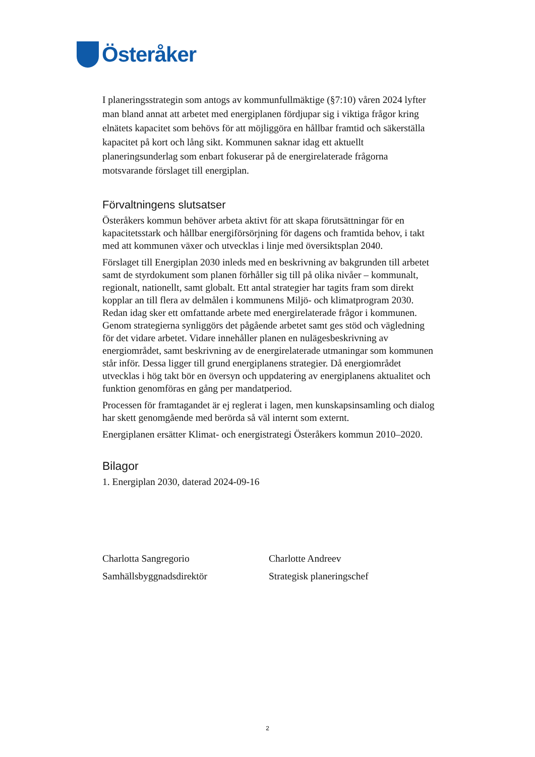Österåker
I planeringsstrategin som antogs av kommunfullmäktige (§7:10) våren 2024 lyfter man bland annat att arbetet med energiplanen fördjupar sig i viktiga frågor kring elnätets kapacitet som behövs för att möjliggöra en hållbar framtid och säkerställa kapacitet på kort och lång sikt. Kommunen saknar idag ett aktuellt planeringsunderlag som enbart fokuserar på de energirelaterade frågorna motsvarande förslaget till energiplan.
Förvaltningens slutsatser
Österåkers kommun behöver arbeta aktivt för att skapa förutsättningar för en kapacitetsstark och hållbar energiförsörjning för dagens och framtida behov, i takt med att kommunen växer och utvecklas i linje med översiktsplan 2040.
Förslaget till Energiplan 2030 inleds med en beskrivning av bakgrunden till arbetet samt de styrdokument som planen förhåller sig till på olika nivåer – kommunalt, regionalt, nationellt, samt globalt. Ett antal strategier har tagits fram som direkt kopplar an till flera av delmålen i kommunens Miljö- och klimatprogram 2030. Redan idag sker ett omfattande arbete med energirelaterade frågor i kommunen. Genom strategierna synliggörs det pågående arbetet samt ges stöd och vägledning för det vidare arbetet. Vidare innehåller planen en nulägesbeskrivning av energiområdet, samt beskrivning av de energirelaterade utmaningar som kommunen står inför. Dessa ligger till grund energiplanens strategier. Då energiområdet utvecklas i hög takt bör en översyn och uppdatering av energiplanens aktualitet och funktion genomföras en gång per mandatperiod.
Processen för framtagandet är ej reglerat i lagen, men kunskapsinsamling och dialog har skett genomgående med berörda så väl internt som externt.
Energiplanen ersätter Klimat- och energistrategi Österåkers kommun 2010–2020.
Bilagor
1. Energiplan 2030, daterad 2024-09-16
Charlotta Sangregorio
Samhällsbyggnadsdirektör
Charlotte Andreev
Strategisk planeringschef
2